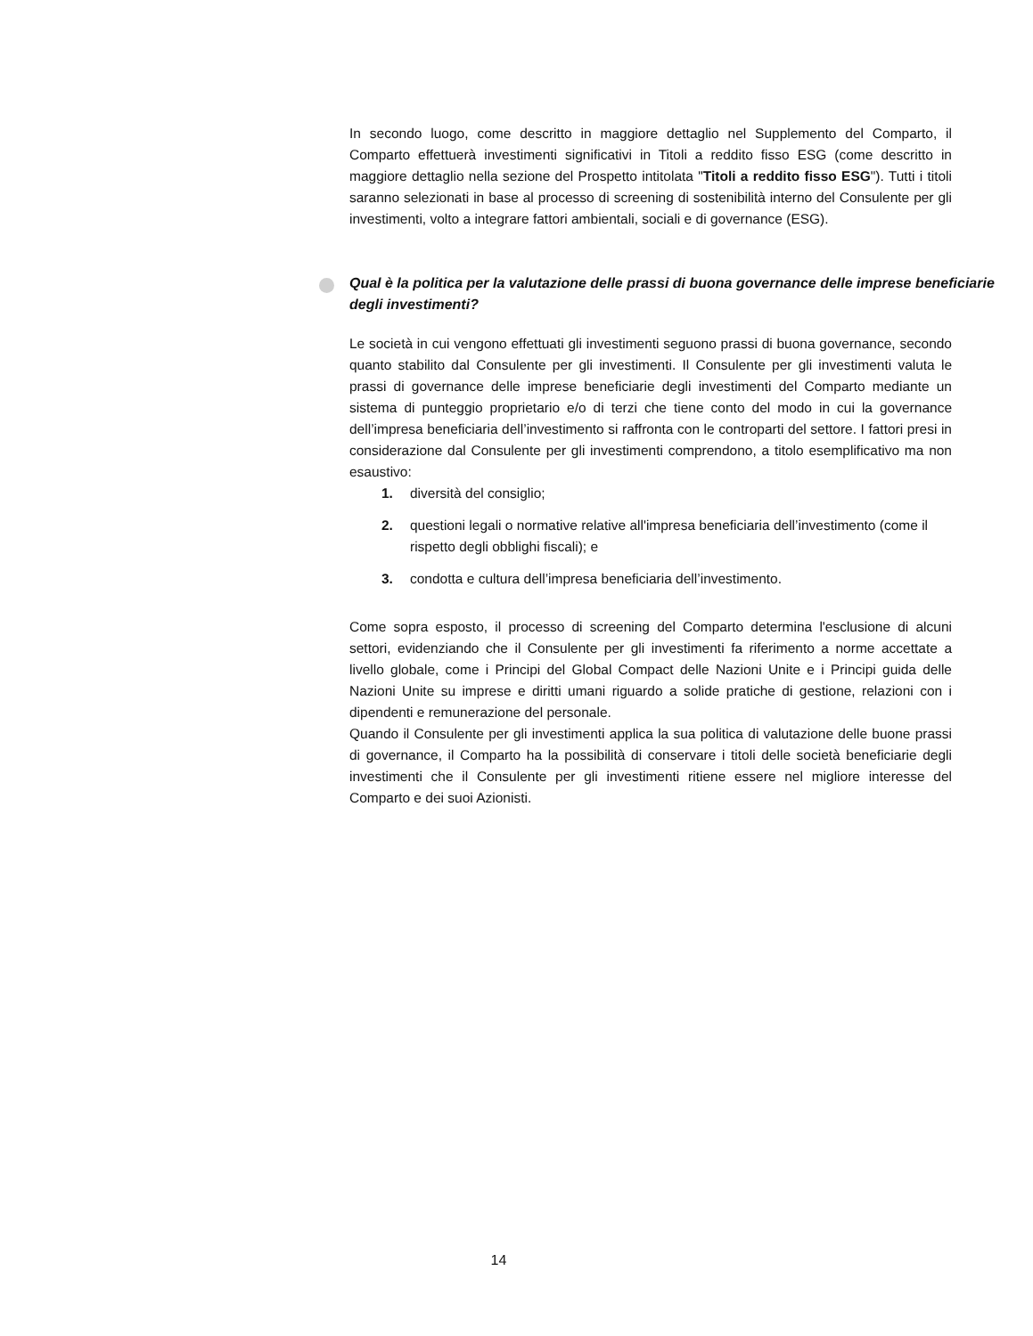In secondo luogo, come descritto in maggiore dettaglio nel Supplemento del Comparto, il Comparto effettuerà investimenti significativi in Titoli a reddito fisso ESG (come descritto in maggiore dettaglio nella sezione del Prospetto intitolata "Titoli a reddito fisso ESG"). Tutti i titoli saranno selezionati in base al processo di screening di sostenibilità interno del Consulente per gli investimenti, volto a integrare fattori ambientali, sociali e di governance (ESG).
Qual è la politica per la valutazione delle prassi di buona governance delle imprese beneficiarie degli investimenti?
Le società in cui vengono effettuati gli investimenti seguono prassi di buona governance, secondo quanto stabilito dal Consulente per gli investimenti. Il Consulente per gli investimenti valuta le prassi di governance delle imprese beneficiarie degli investimenti del Comparto mediante un sistema di punteggio proprietario e/o di terzi che tiene conto del modo in cui la governance dell’impresa beneficiaria dell’investimento si raffronta con le controparti del settore. I fattori presi in considerazione dal Consulente per gli investimenti comprendono, a titolo esemplificativo ma non esaustivo:
1. diversità del consiglio;
2. questioni legali o normative relative all'impresa beneficiaria dell’investimento (come il rispetto degli obblighi fiscali); e
3. condotta e cultura dell’impresa beneficiaria dell’investimento.
Come sopra esposto, il processo di screening del Comparto determina l'esclusione di alcuni settori, evidenziando che il Consulente per gli investimenti fa riferimento a norme accettate a livello globale, come i Principi del Global Compact delle Nazioni Unite e i Principi guida delle Nazioni Unite su imprese e diritti umani riguardo a solide pratiche di gestione, relazioni con i dipendenti e remunerazione del personale.
Quando il Consulente per gli investimenti applica la sua politica di valutazione delle buone prassi di governance, il Comparto ha la possibilità di conservare i titoli delle società beneficiarie degli investimenti che il Consulente per gli investimenti ritiene essere nel migliore interesse del Comparto e dei suoi Azionisti.
14